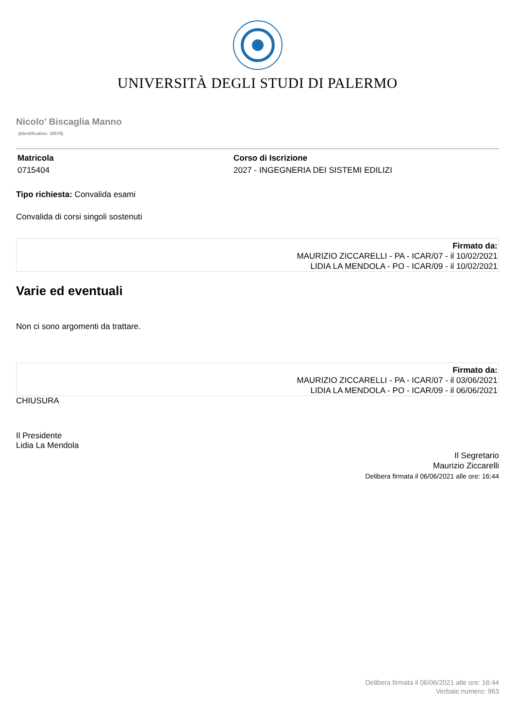UNIVERSITÀ DEGLI STUDI DI PALERMO
Nicolo' Biscaglia Manno
(Identificativo: 16579)
Matricola
0715404
Corso di Iscrizione
2027 - INGEGNERIA DEI SISTEMI EDILIZI
Tipo richiesta: Convalida esami
Convalida di corsi singoli sostenuti
Firmato da:
MAURIZIO ZICCARELLI - PA - ICAR/07 - il 10/02/2021
LIDIA LA MENDOLA - PO - ICAR/09 - il 10/02/2021
Varie ed eventuali
Non ci sono argomenti da trattare.
Firmato da:
MAURIZIO ZICCARELLI - PA - ICAR/07 - il 03/06/2021
LIDIA LA MENDOLA - PO - ICAR/09 - il 06/06/2021
CHIUSURA
Il Presidente
Lidia La Mendola
Il Segretario
Maurizio Ziccarelli
Delibera firmata il 06/06/2021 alle ore: 16:44
Delibera firmata il 06/06/2021 alle ore: 16:44
Verbale numero: 963